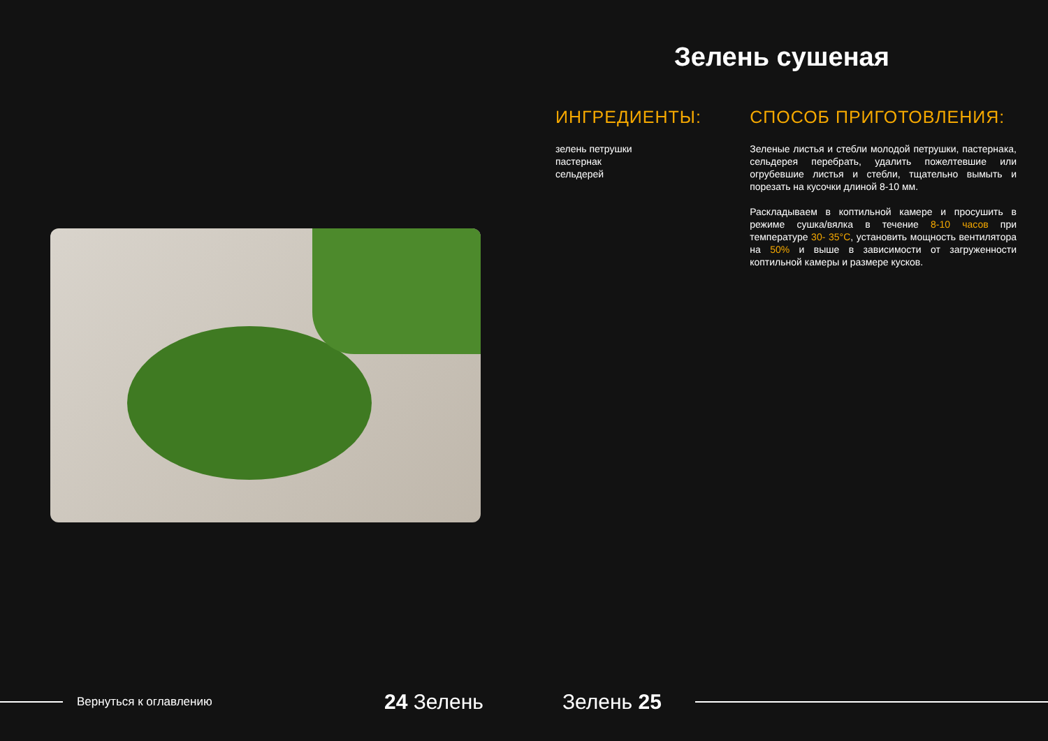Зелень сушеная
ИНГРЕДИЕНТЫ:
зелень петрушки
пастернак
сельдерей
СПОСОБ ПРИГОТОВЛЕНИЯ:
Зеленые листья и стебли молодой петрушки, пастернака, сельдерея перебрать, удалить пожелтевшие или огрубевшие листья и стебли, тщательно вымыть и порезать на кусочки длиной 8-10 мм.
Раскладываем в коптильной камере и просушить в режиме сушка/вялка в течение 8-10 часов при температуре 30- 35°C, установить мощность вентилятора на 50% и выше в зависимости от загруженности коптильной камеры и размере кусков.
Вернуться к оглавлению 24 Зелень Зелень 25